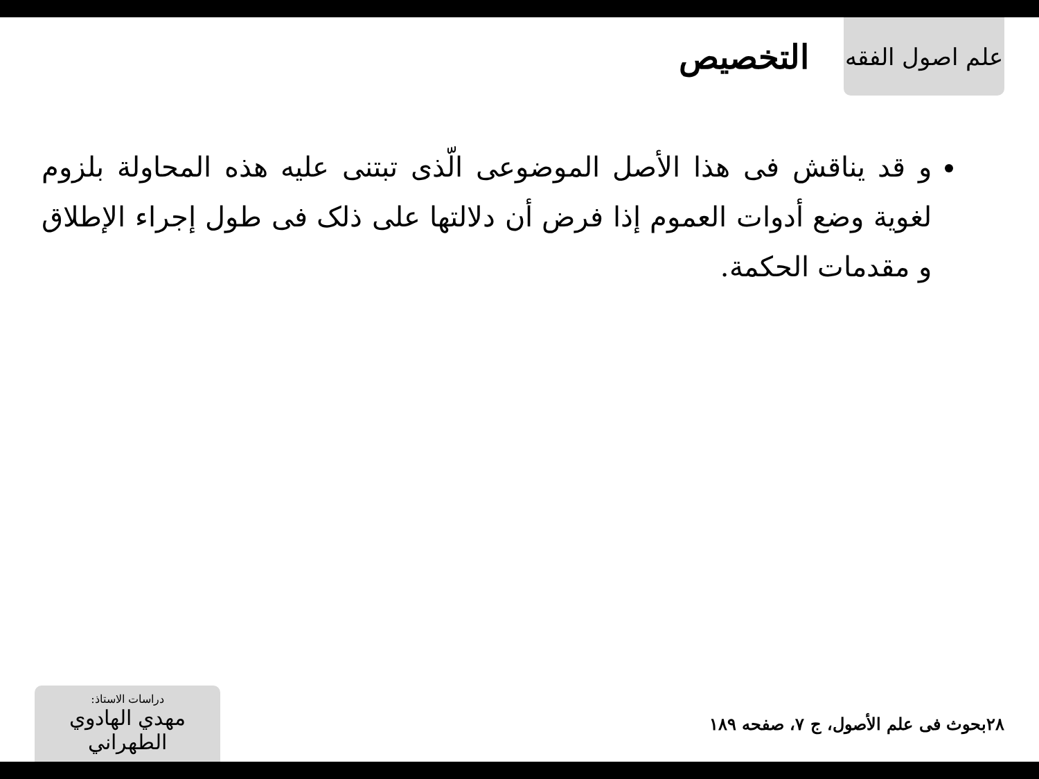علم اصول الفقه
التخصيص
و قد يناقش فى هذا الأصل الموضوعى الّذى تبتنى عليه هذه المحاولة بلزوم لغوية وضع أدوات العموم إذا فرض أن دلالتها على ذلک فى طول إجراء الإطلاق و مقدمات الحكمة.
دراسات الاستاذ:
مهدي الهادوي الطهراني
بحوث فى علم الأصول، ج ۷، صفحه ۱۸۹
۲۸